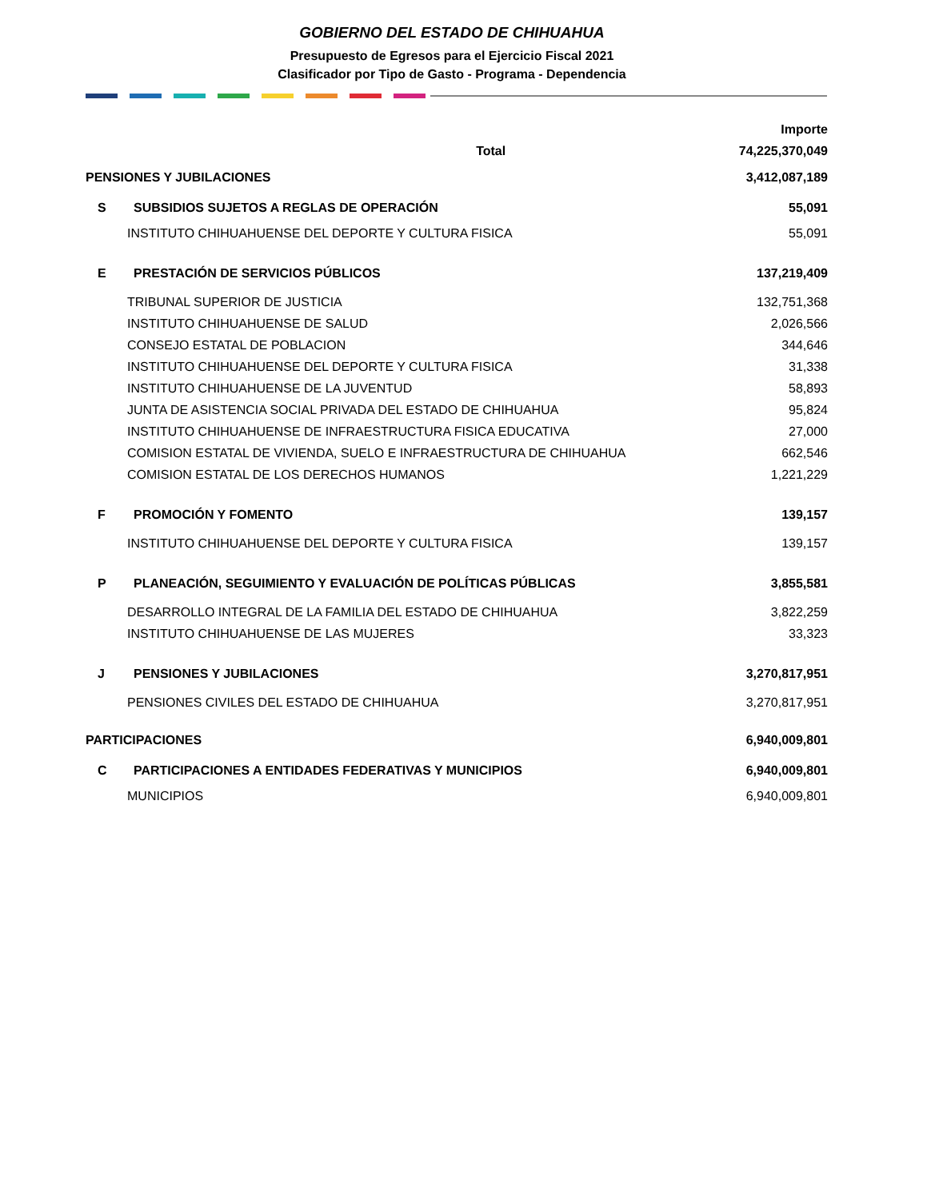GOBIERNO DEL ESTADO DE CHIHUAHUA
Presupuesto de Egresos para el Ejercicio Fiscal 2021
Clasificador por Tipo de Gasto - Programa - Dependencia
| | | Importe |
| --- | --- | --- |
| Total | | 74,225,370,049 |
| PENSIONES Y JUBILACIONES | | 3,412,087,189 |
| S | SUBSIDIOS SUJETOS A REGLAS DE OPERACIÓN | 55,091 |
| INSTITUTO CHIHUAHUENSE DEL DEPORTE Y CULTURA FISICA | | 55,091 |
| E | PRESTACIÓN DE SERVICIOS PÚBLICOS | 137,219,409 |
| TRIBUNAL SUPERIOR DE JUSTICIA | | 132,751,368 |
| INSTITUTO CHIHUAHUENSE DE SALUD | | 2,026,566 |
| CONSEJO ESTATAL DE POBLACION | | 344,646 |
| INSTITUTO CHIHUAHUENSE DEL DEPORTE Y CULTURA FISICA | | 31,338 |
| INSTITUTO CHIHUAHUENSE DE LA JUVENTUD | | 58,893 |
| JUNTA DE ASISTENCIA SOCIAL PRIVADA DEL ESTADO DE CHIHUAHUA | | 95,824 |
| INSTITUTO CHIHUAHUENSE DE INFRAESTRUCTURA FISICA EDUCATIVA | | 27,000 |
| COMISION ESTATAL DE VIVIENDA, SUELO E INFRAESTRUCTURA DE CHIHUAHUA | | 662,546 |
| COMISION ESTATAL DE LOS DERECHOS HUMANOS | | 1,221,229 |
| F | PROMOCIÓN Y FOMENTO | 139,157 |
| INSTITUTO CHIHUAHUENSE DEL DEPORTE Y CULTURA FISICA | | 139,157 |
| P | PLANEACIÓN, SEGUIMIENTO Y EVALUACIÓN DE POLÍTICAS PÚBLICAS | 3,855,581 |
| DESARROLLO INTEGRAL DE LA FAMILIA DEL ESTADO DE CHIHUAHUA | | 3,822,259 |
| INSTITUTO CHIHUAHUENSE DE LAS MUJERES | | 33,323 |
| J | PENSIONES Y JUBILACIONES | 3,270,817,951 |
| PENSIONES CIVILES DEL ESTADO DE CHIHUAHUA | | 3,270,817,951 |
| PARTICIPACIONES | | 6,940,009,801 |
| C | PARTICIPACIONES A ENTIDADES FEDERATIVAS Y MUNICIPIOS | 6,940,009,801 |
| MUNICIPIOS | | 6,940,009,801 |